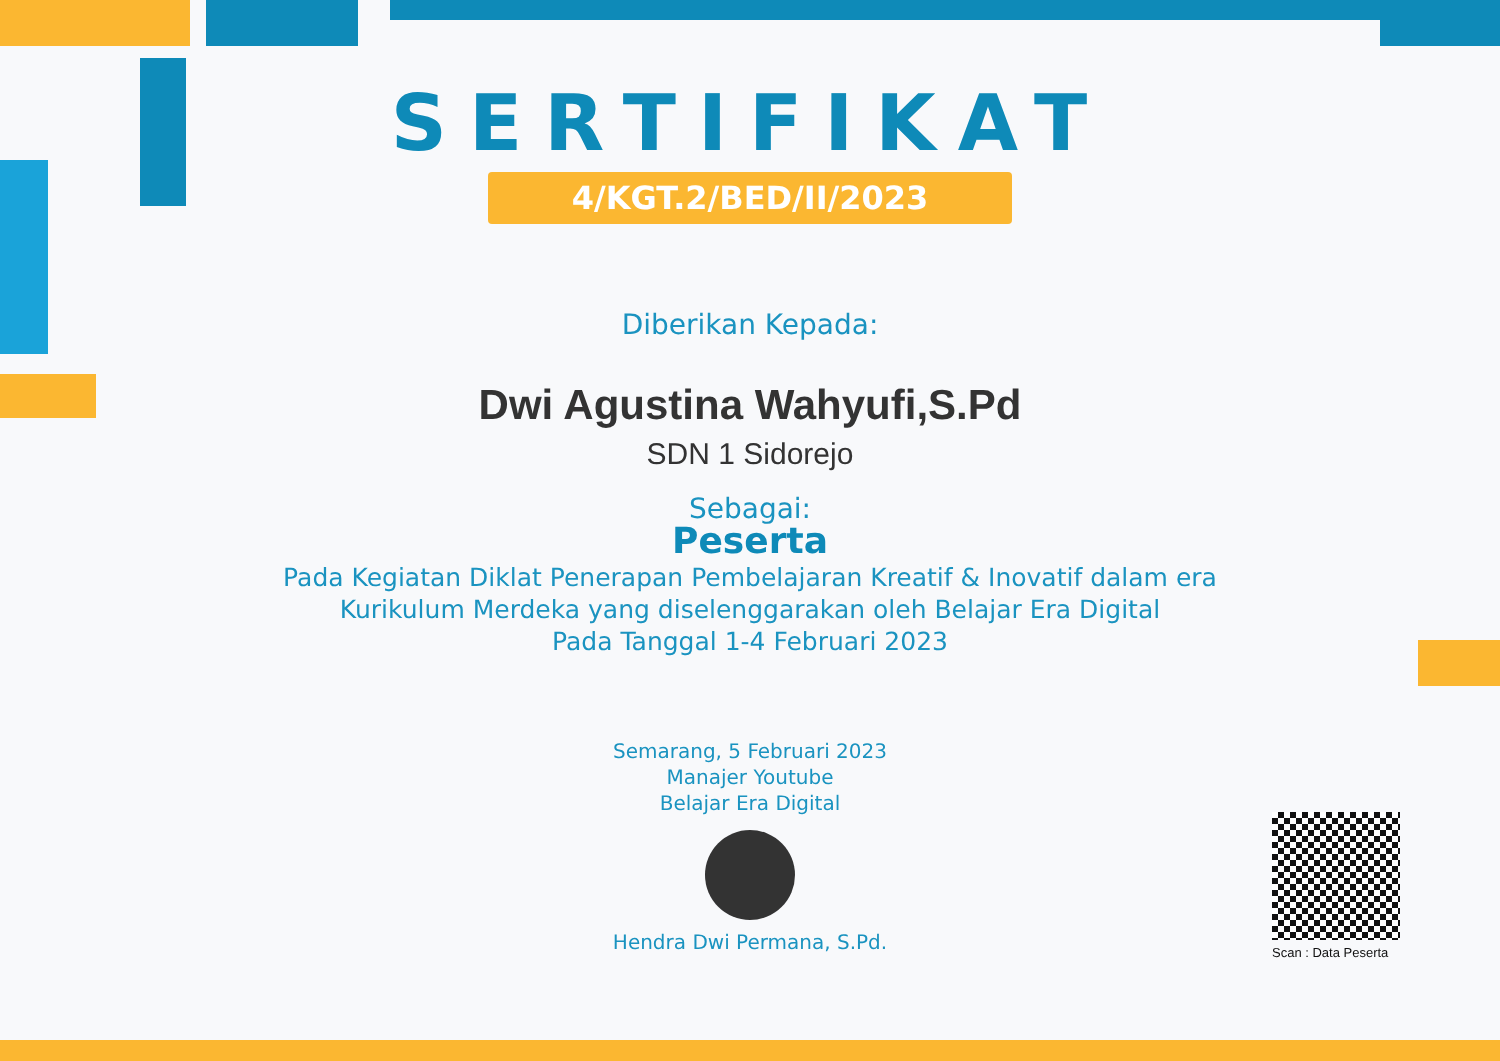SERTIFIKAT
4/KGT.2/BED/II/2023
Diberikan Kepada:
Dwi Agustina Wahyufi,S.Pd
SDN 1 Sidorejo
Sebagai:
Peserta
Pada Kegiatan Diklat Penerapan Pembelajaran Kreatif & Inovatif dalam era
Kurikulum Merdeka yang diselenggarakan oleh Belajar Era Digital
Pada Tanggal 1-4 Februari 2023
Semarang, 5 Februari 2023
Manajer Youtube
Belajar Era Digital
Hendra Dwi Permana, S.Pd.
Scan : Data Peserta